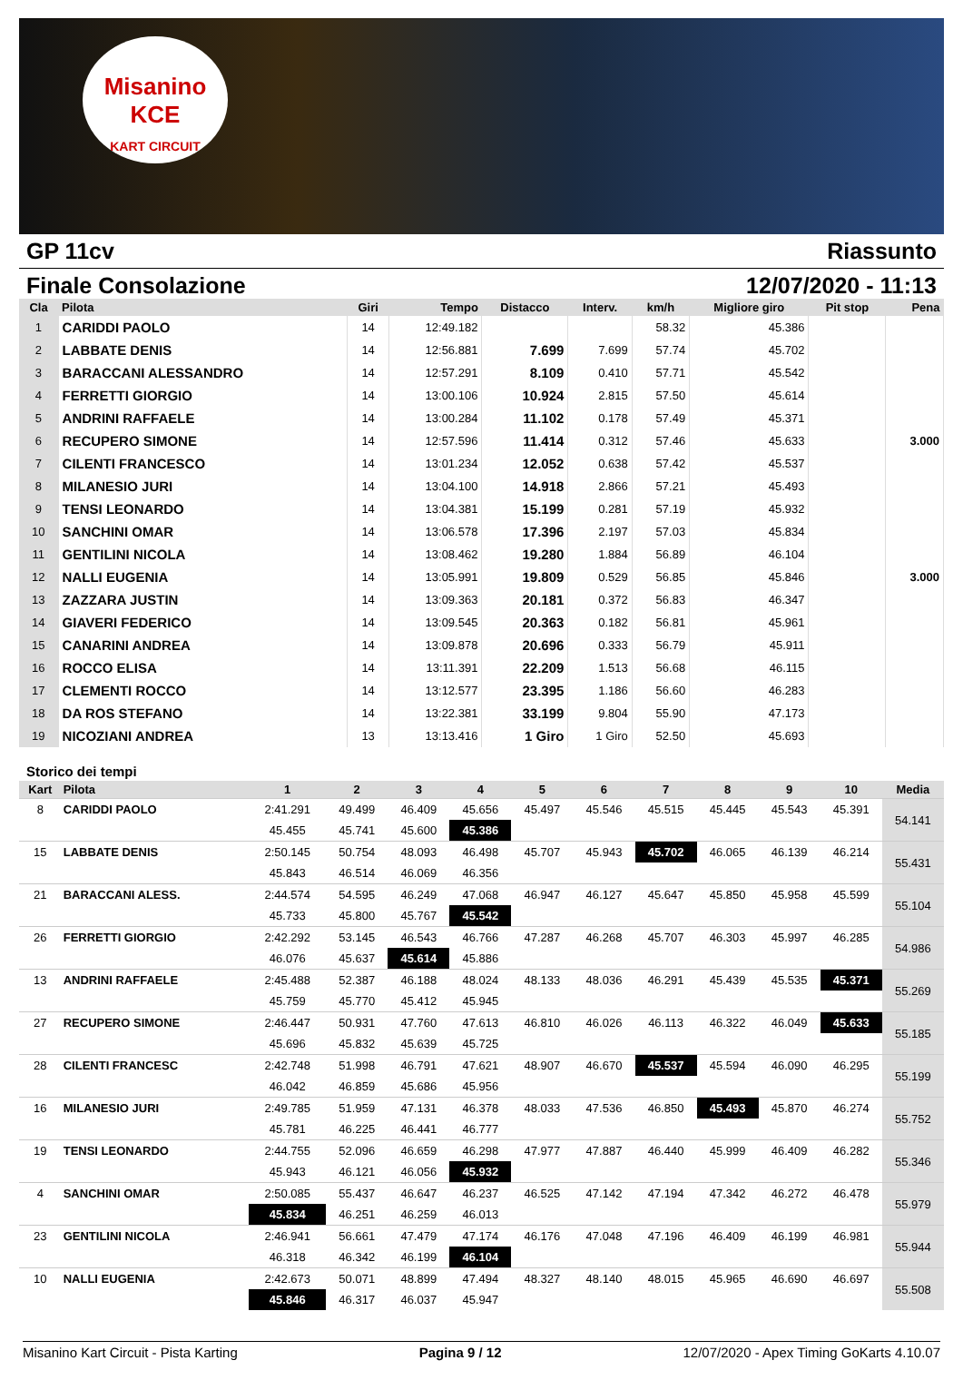Misanino
KCE
KART CIRCUIT
GP 11cv Riassunto
Finale Consolazione 12/07/2020 - 11:13
| Cla | Pilota | Giri | Tempo | Distacco | Interv. | km/h | Migliore giro | Pit stop | Pena |
| --- | --- | --- | --- | --- | --- | --- | --- | --- | --- |
| 1 | CARIDDI PAOLO | 14 | 12:49.182 | | | 58.32 | 45.386 | | |
| 2 | LABBATE DENIS | 14 | 12:56.881 | 7.699 | 7.699 | 57.74 | 45.702 | | |
| 3 | BARACCANI ALESSANDRO | 14 | 12:57.291 | 8.109 | 0.410 | 57.71 | 45.542 | | |
| 4 | FERRETTI GIORGIO | 14 | 13:00.106 | 10.924 | 2.815 | 57.50 | 45.614 | | |
| 5 | ANDRINI RAFFAELE | 14 | 13:00.284 | 11.102 | 0.178 | 57.49 | 45.371 | | |
| 6 | RECUPERO SIMONE | 14 | 12:57.596 | 11.414 | 0.312 | 57.46 | 45.633 | | 3.000 |
| 7 | CILENTI FRANCESCO | 14 | 13:01.234 | 12.052 | 0.638 | 57.42 | 45.537 | | |
| 8 | MILANESIO JURI | 14 | 13:04.100 | 14.918 | 2.866 | 57.21 | 45.493 | | |
| 9 | TENSI LEONARDO | 14 | 13:04.381 | 15.199 | 0.281 | 57.19 | 45.932 | | |
| 10 | SANCHINI OMAR | 14 | 13:06.578 | 17.396 | 2.197 | 57.03 | 45.834 | | |
| 11 | GENTILINI NICOLA | 14 | 13:08.462 | 19.280 | 1.884 | 56.89 | 46.104 | | |
| 12 | NALLI EUGENIA | 14 | 13:05.991 | 19.809 | 0.529 | 56.85 | 45.846 | | 3.000 |
| 13 | ZAZZARA JUSTIN | 14 | 13:09.363 | 20.181 | 0.372 | 56.83 | 46.347 | | |
| 14 | GIAVERI FEDERICO | 14 | 13:09.545 | 20.363 | 0.182 | 56.81 | 45.961 | | |
| 15 | CANARINI ANDREA | 14 | 13:09.878 | 20.696 | 0.333 | 56.79 | 45.911 | | |
| 16 | ROCCO ELISA | 14 | 13:11.391 | 22.209 | 1.513 | 56.68 | 46.115 | | |
| 17 | CLEMENTI ROCCO | 14 | 13:12.577 | 23.395 | 1.186 | 56.60 | 46.283 | | |
| 18 | DA ROS STEFANO | 14 | 13:22.381 | 33.199 | 9.804 | 55.90 | 47.173 | | |
| 19 | NICOZIANI ANDREA | 13 | 13:13.416 | 1 Giro | 1 Giro | 52.50 | 45.693 | | |
Storico dei tempi
| Kart | Pilota | 1 | 2 | 3 | 4 | 5 | 6 | 7 | 8 | 9 | 10 | Media |
| --- | --- | --- | --- | --- | --- | --- | --- | --- | --- | --- | --- | --- |
| 8 | CARIDDI PAOLO | 2:41.291 | 49.499 | 46.409 | 45.656 | 45.497 | 45.546 | 45.515 | 45.445 | 45.543 | 45.391 | 54.141 |
| | | 45.455 | 45.741 | 45.600 | 45.386 | | | | | | | |
| 15 | LABBATE DENIS | 2:50.145 | 50.754 | 48.093 | 46.498 | 45.707 | 45.943 | 45.702 | 46.065 | 46.139 | 46.214 | 55.431 |
| | | 45.843 | 46.514 | 46.069 | 46.356 | | | | | | | |
| 21 | BARACCANI ALESS. | 2:44.574 | 54.595 | 46.249 | 47.068 | 46.947 | 46.127 | 45.647 | 45.850 | 45.958 | 45.599 | 55.104 |
| | | 45.733 | 45.800 | 45.767 | 45.542 | | | | | | | |
| 26 | FERRETTI GIORGIO | 2:42.292 | 53.145 | 46.543 | 46.766 | 47.287 | 46.268 | 45.707 | 46.303 | 45.997 | 46.285 | 54.986 |
| | | 46.076 | 45.637 | 45.614 | 45.886 | | | | | | | |
| 13 | ANDRINI RAFFAELE | 2:45.488 | 52.387 | 46.188 | 48.024 | 48.133 | 48.036 | 46.291 | 45.439 | 45.535 | 45.371 | 55.269 |
| | | 45.759 | 45.770 | 45.412 | 45.945 | | | | | | | |
| 27 | RECUPERO SIMONE | 2:46.447 | 50.931 | 47.760 | 47.613 | 46.810 | 46.026 | 46.113 | 46.322 | 46.049 | 45.633 | 55.185 |
| | | 45.696 | 45.832 | 45.639 | 45.725 | | | | | | | |
| 28 | CILENTI FRANCESC | 2:42.748 | 51.998 | 46.791 | 47.621 | 48.907 | 46.670 | 45.537 | 45.594 | 46.090 | 46.295 | 55.199 |
| | | 46.042 | 46.859 | 45.686 | 45.956 | | | | | | | |
| 16 | MILANESIO JURI | 2:49.785 | 51.959 | 47.131 | 46.378 | 48.033 | 47.536 | 46.850 | 45.493 | 45.870 | 46.274 | 55.752 |
| | | 45.781 | 46.225 | 46.441 | 46.777 | | | | | | | |
| 19 | TENSI LEONARDO | 2:44.755 | 52.096 | 46.659 | 46.298 | 47.977 | 47.887 | 46.440 | 45.999 | 46.409 | 46.282 | 55.346 |
| | | 45.943 | 46.121 | 46.056 | 45.932 | | | | | | | |
| 4 | SANCHINI OMAR | 2:50.085 | 55.437 | 46.647 | 46.237 | 46.525 | 47.142 | 47.194 | 47.342 | 46.272 | 46.478 | 55.979 |
| | | 45.834 | 46.251 | 46.259 | 46.013 | | | | | | | |
| 23 | GENTILINI NICOLA | 2:46.941 | 56.661 | 47.479 | 47.174 | 46.176 | 47.048 | 47.196 | 46.409 | 46.199 | 46.981 | 55.944 |
| | | 46.318 | 46.342 | 46.199 | 46.104 | | | | | | | |
| 10 | NALLI EUGENIA | 2:42.673 | 50.071 | 48.899 | 47.494 | 48.327 | 48.140 | 48.015 | 45.965 | 46.690 | 46.697 | 55.508 |
| | | 45.846 | 46.317 | 46.037 | 45.947 | | | | | | | |
Misanino Kart Circuit - Pista Karting Pagina 9 / 12 12/07/2020 - Apex Timing GoKarts 4.10.07